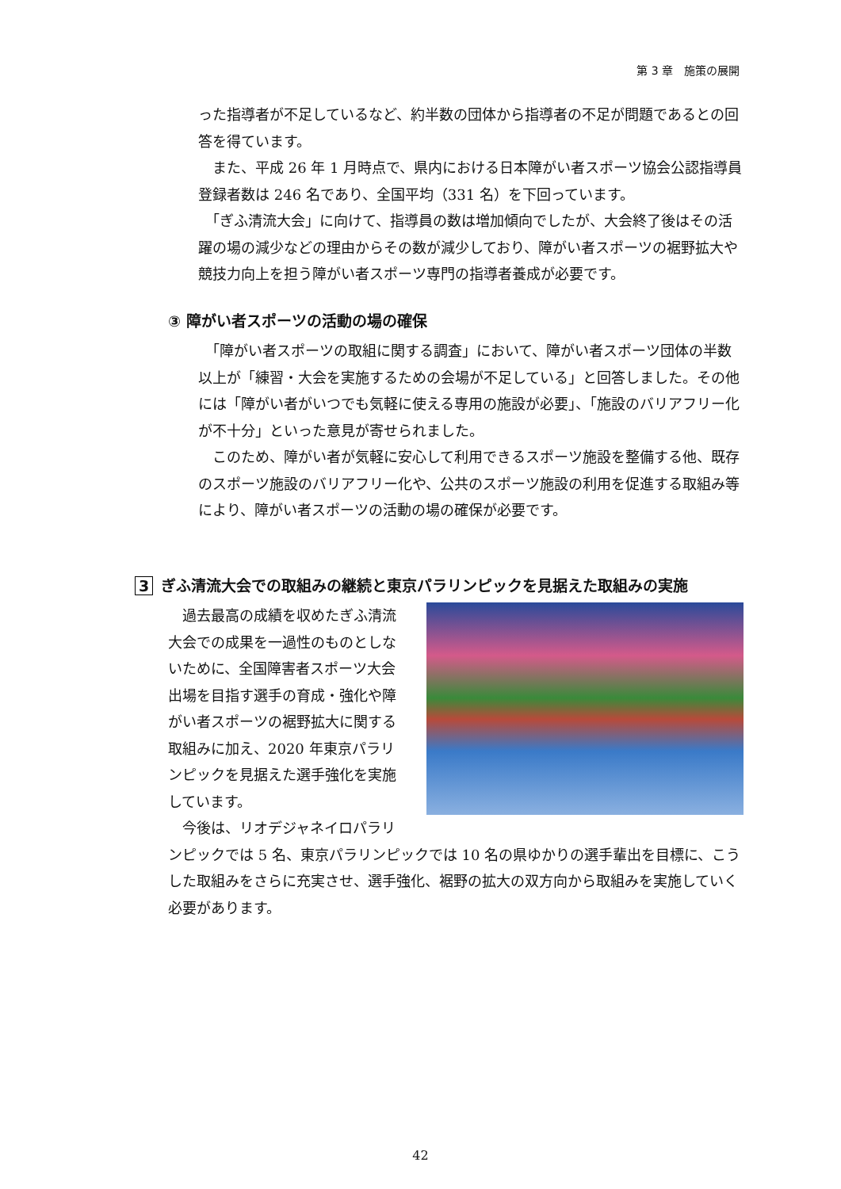第 3 章　施策の展開
った指導者が不足しているなど、約半数の団体から指導者の不足が問題であるとの回答を得ています。
　また、平成 26 年 1 月時点で、県内における日本障がい者スポーツ協会公認指導員登録者数は 246 名であり、全国平均（331 名）を下回っています。
　「ぎふ清流大会」に向けて、指導員の数は増加傾向でしたが、大会終了後はその活躍の場の減少などの理由からその数が減少しており、障がい者スポーツの裾野拡大や競技力向上を担う障がい者スポーツ専門の指導者養成が必要です。
③ 障がい者スポーツの活動の場の確保
　「障がい者スポーツの取組に関する調査」において、障がい者スポーツ団体の半数以上が「練習・大会を実施するための会場が不足している」と回答しました。その他には「障がい者がいつでも気軽に使える専用の施設が必要」、「施設のバリアフリー化が不十分」といった意見が寄せられました。
　このため、障がい者が気軽に安心して利用できるスポーツ施設を整備する他、既存のスポーツ施設のバリアフリー化や、公共のスポーツ施設の利用を促進する取組み等により、障がい者スポーツの活動の場の確保が必要です。
3 ぎふ清流大会での取組みの継続と東京パラリンピックを見据えた取組みの実施
　過去最高の成績を収めたぎふ清流大会での成果を一過性のものとしないために、全国障害者スポーツ大会出場を目指す選手の育成・強化や障がい者スポーツの裾野拡大に関する取組みに加え、2020 年東京パラリンピックを見据えた選手強化を実施しています。
　今後は、リオデジャネイロパラリンピックでは 5 名、東京パラリンピックでは 10 名の県ゆかりの選手輩出を目標に、こうした取組みをさらに充実させ、選手強化、裾野の拡大の双方向から取組みを実施していく必要があります。
42